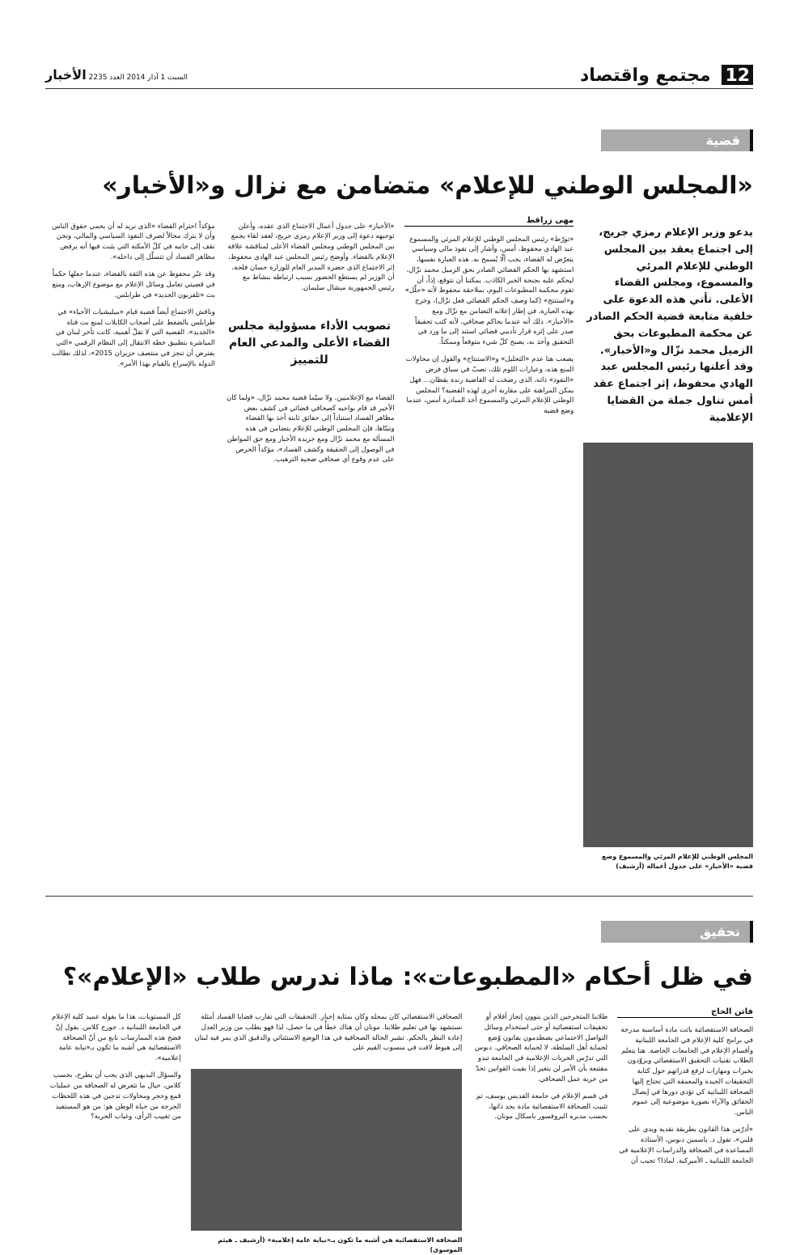12 مجتمع واقتصاد
السبت 1 آذار 2014 العدد 2235 الأخبار
قضية
«المجلس الوطني للإعلام» متضامن مع نزال و«الأخبار»
يدعو وزير الإعلام رمزي جريج، إلى اجتماع يعقد بين المجلس الوطني للإعلام المرئي والمسموع، ومجلس القضاء الأعلى. تأتي هذه الدعوة على خلفية متابعة قضية الحكم الصادر عن محكمة المطبوعات بحق الزميل محمد نزّال و«الأخبار». وقد أعلنها رئيس المجلس عبد الهادي محفوظ، إثر اجتماع عقد أمس تناول جملة من القضايا الإعلامية
المجلس الوطني للإعلام المرئي والمسموع وضع قضية «الأخبار» على جدول أعماله (أرشيف)
مهى زراقط
«تورّط» رئيس المجلس الوطني للإعلام المرئي والمسموع عبد الهادي محفوظ، أمس، وأشار إلى نفوذ مالي وسياسي يتعرّض له القضاء، يجب ألّا يُسمح به. هذه العبارة نفسها، استشهد بها الحكم القضائي الصادر بحق الزميل محمد نزّال، ليحكم عليه بجنحة الخبر الكاذب. يمكننا أن نتوقع، إذاً، أن تقوم محكمة المطبوعات اليوم، بملاحقة محفوظ لأنه «حلّل» و«استنتج» (كما وصف الحكم القضائي فعل نزّال)، وخرج بهذه العبارة، في إطار إعلانه التضامن مع نزّال ومع «الأخبار». ذلك أنه عندما يحاكم صحافي، لأنه كتب تحقيقاً صدر على إثره قرار تأديبي قضائي استند إلى ما ورد في التحقيق وأخذ به، يصبح كلّ شيء متوقعاً وممكناً.
يصعب هنا عدم «التحليل» و«الاستنتاج» والقول إن محاولات المنع هذه، وعبارات اللوم تلك، تصبّ في سياق فرض «النفوذ» ذاته، الذي رضخت له القاضية رندة يقظان... فهل يمكن المراهنة على مقاربة أخرى لهذه القضية؟ المجلس الوطني للإعلام المرئي والمسموع أخذ المبادرة أمس، عندما وضع قضية
«الأخبار» على جدول أعمال الاجتماع الذي عقده، وأعلن توجيهه دعوة إلى وزير الإعلام رمزي جريج، لعقد لقاء يجمع بين المجلس الوطني ومجلس القضاء الأعلى لمناقشة علاقة الإعلام بالقضاء. وأوضح رئيس المجلس عبد الهادي محفوظ، إثر الاجتماع الذي حضره المدير العام للوزارة حسان فلحة، أن الوزير لم يستطع الحضور بسبب ارتباطه بنشاط مع رئيس الجمهورية ميشال سليمان.
تصويب الأداء مسؤولية مجلس القضاء الأعلى والمدعي العام للتمييز
القضاء مع الإعلاميين، ولا سيّما قضية محمد نزّال، «ولما كان الأخير قد قام بواجبه كصحافي قضائي في كشف بعض مظاهر الفساد استناداً إلى حقائق ثابتة أخذ بها القضاء وتبنّاها، فإن المجلس الوطني للإعلام يتضامن في هذه المسألة مع محمد نزّال ومع جريدة الأخبار ومع حق المواطن في الوصول إلى الحقيقة وكشف الفساد»، مؤكداً الحرص على عدم وقوع أي صحافي ضحية الترهيب.
مؤكداً احترام القضاء «الذي نريد له أن يحمي حقوق الناس وأن لا يترك مجالاً لصرف النفوذ السياسي والمالي، ونحن نقف إلى جانبه في كلّ الأمكنة التي يثبت فيها أنه يرفض مظاهر الفساد أن تتسلّل إلى داخله».
وقد عبّر محفوظ عن هذه الثقة بالقضاء، عندما جعلها حكماً في قضيتي تعامل وسائل الإعلام مع موضوع الإرهاب، ومنع بث «تلفزيون الجديد» في طرابلس.
وناقش الاجتماع أيضاً قضية قيام «ميليشيات الأحياء» في طرابلس بالضغط على أصحاب الكابلات لمنع بث قناة «الجديد». القضية التي لا تقلّ أهمية، كانت تأخر لبنان في المباشرة بتطبيق خطة الانتقال إلى النظام الرقمي «التي يفترض أن تنجز في منتصف حزيران 2015»، لذلك نطالب الدولة بالإسراع بالقيام بهذا الأمر».
تحقيق
في ظل أحكام «المطبوعات»: ماذا ندرس طلاب «الإعلام»؟
فاتن الحاج
الصحافة الاستقصائية باتت مادة أساسية مدرجة في برامج كلية الإعلام في الجامعة اللبنانية وأقسام الإعلام في الجامعات الخاصة. هنا يتعلم الطلاب تقنيات التحقيق الاستقصائي ويزوّدون بخبرات ومهارات لرفع قدراتهم حول كتابة التحقيقات الجيدة والمعمقة التي تحتاج إليها الصحافة اللبنانية كي تؤدي دورها في إيصال الحقائق والآراء بصورة موضوعية إلى عموم الناس.
«أدرّس هذا القانون بطريقة نقدية ويدي على قلبي»، تقول د. ياسمين دبوس، الأستاذة المساعدة في الصحافة والدراسات الإعلامية في الجامعة اللبنانية ـ الأميركية. لماذا؟ تجيب أن
طلابنا المتخرجين الذين ينوون إنجاز أفلام أو تحقيقات استقصائية أو حتى استخدام وسائل التواصل الاجتماعي يصطدمون بقانون وُضع لحماية أهل السلطة، لا لحماية الصحافي. دبوس التي تدرّس الحريات الإعلامية في الجامعة تبدو مقتنعة بأن الأمر لن يتغير إذا بقيت القوانين تحدّ من حرية عمل الصحافي.
في قسم الإعلام في جامعة القديس يوسف، تم تثبيت الصحافة الاستقصائية مادة بحد ذاتها، بحسب مديره البروفسور باسكال مونان.
الصحافي الاستقصائي كان بمحله وكان بمثابة إخبار. التحقيقات التي تقارب قضايا الفساد أمثلة نستشهد بها في تعليم طلابنا. مونان أن هناك خطأً في ما حصل، لذا فهو يطلب من وزير العدل إعادة النظر بالحكم. تشير الحالة الصحافية في هذا الوضع الاستثنائي والدقيق الذي يمر فيه لبنان إلى هبوط لافت في منسوب القيم على
الصحافة الاستقصائية هي أشبه ما تكون بـ«نيابة عامة إعلامية» (أرشيف ـ هيثم الموسوي)
كل المستويات، هذا ما يقوله عميد كلية الإعلام في الجامعة اللبنانية د. جورج كلاس. يقول إنّ فضح هذه الممارسات نابع من أنّ الصحافة الاستقصائية هي أشبه ما تكون بـ«نيابة عامة إعلامية».
والسؤال البديهي الذي يجب أن يطرح، بحسب كلاس، حيال ما تتعرض له الصحافة من عمليات قمع وحجر ومحاولات تدجين في هذه اللحظات الحرجة من حياة الوطن هو: من هو المستفيد من تغييب الرأي، وغياب الحرية؟